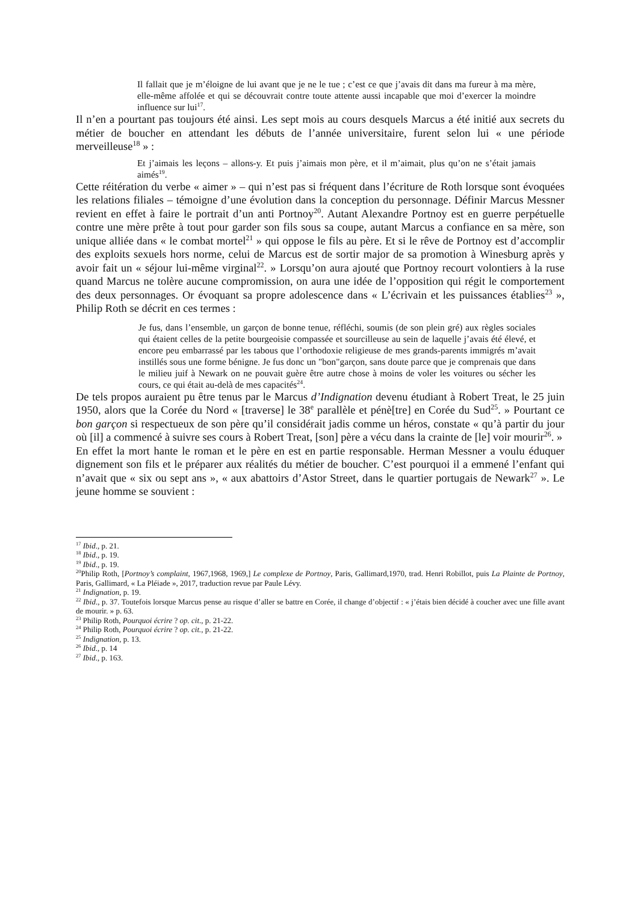Il fallait que je m’éloigne de lui avant que je ne le tue ; c’est ce que j’avais dit dans ma fureur à ma mère, elle-même affolée et qui se découvrait contre toute attente aussi incapable que moi d’exercer la moindre influence sur lui<sup>17</sup>.
Il n’en a pourtant pas toujours été ainsi. Les sept mois au cours desquels Marcus a été initié aux secrets du métier de boucher en attendant les débuts de l’année universitaire, furent selon lui « une période merveilleuse<sup>18</sup> » :
Et j’aimais les leçons – allons-y. Et puis j’aimais mon père, et il m’aimait, plus qu’on ne s’était jamais aimés<sup>19</sup>.
Cette réitération du verbe « aimer » – qui n’est pas si fréquent dans l’écriture de Roth lorsque sont évoquées les relations filiales – témoigne d’une évolution dans la conception du personnage. Définir Marcus Messner revient en effet à faire le portrait d’un anti Portnoy<sup>20</sup>. Autant Alexandre Portnoy est en guerre perpétuelle contre une mère prête à tout pour garder son fils sous sa coupe, autant Marcus a confiance en sa mère, son unique alliée dans « le combat mortel<sup>21</sup> » qui oppose le fils au père. Et si le rêve de Portnoy est d’accomplir des exploits sexuels hors norme, celui de Marcus est de sortir major de sa promotion à Winesburg après y avoir fait un « séjour lui-même virginal<sup>22</sup>. » Lorsqu’on aura ajouté que Portnoy recourt volontiers à la ruse quand Marcus ne tolère aucune compromission, on aura une idée de l’opposition qui régit le comportement des deux personnages. Or évoquant sa propre adolescence dans « L’écrivain et les puissances établies<sup>23</sup> », Philip Roth se décrit en ces termes :
Je fus, dans l’ensemble, un garçon de bonne tenue, réfléchi, soumis (de son plein gré) aux règles sociales qui étaient celles de la petite bourgeoisie compassée et sourcilleuse au sein de laquelle j’avais été élevé, et encore peu embarrassé par les tabous que l’orthodoxie religieuse de mes grands-parents immigrés m’avait instillés sous une forme bénigne. Je fus donc un "bon"garçon, sans doute parce que je comprenais que dans le milieu juif à Newark on ne pouvait guère être autre chose à moins de voler les voitures ou sécher les cours, ce qui était au-delà de mes capacités<sup>24</sup>.
De tels propos auraient pu être tenus par le Marcus d’Indignation devenu étudiant à Robert Treat, le 25 juin 1950, alors que la Corée du Nord « [traverse] le 38<sup>e</sup> parallèle et pénè[tre] en Corée du Sud<sup>25</sup>. » Pourtant ce bon garçon si respectueux de son père qu’il considérait jadis comme un héros, constate « qu’à partir du jour où [il] a commencé à suivre ses cours à Robert Treat, [son] père a vécu dans la crainte de [le] voir mourir<sup>26</sup>. »
En effet la mort hante le roman et le père en est en partie responsable. Herman Messner a voulu éduquer dignement son fils et le préparer aux réalités du métier de boucher. C’est pourquoi il a emmené l’enfant qui n’avait que « six ou sept ans », « aux abattoirs d’Astor Street, dans le quartier portugais de Newark<sup>27</sup> ». Le jeune homme se souvient :
<sup>17</sup> Ibid., p. 21.
<sup>18</sup> Ibid., p. 19.
<sup>19</sup> Ibid., p. 19.
<sup>20</sup> Philip Roth, [Portnoy’s complaint, 1967,1968, 1969,] Le complexe de Portnoy, Paris, Gallimard,1970, trad. Henri Robillot, puis La Plainte de Portnoy, Paris, Gallimard, « La Pléiade », 2017, traduction revue par Paule Lévy.
<sup>21</sup> Indignation, p. 19.
<sup>22</sup> Ibid., p. 37. Toutefois lorsque Marcus pense au risque d’aller se battre en Corée, il change d’objectif : « j’étais bien décidé à coucher avec une fille avant de mourir. » p. 63.
<sup>23</sup> Philip Roth, Pourquoi écrire ? op. cit., p. 21-22.
<sup>24</sup> Philip Roth, Pourquoi écrire ? op. cit., p. 21-22.
<sup>25</sup> Indignation, p. 13.
<sup>26</sup> Ibid., p. 14
<sup>27</sup> Ibid., p. 163.